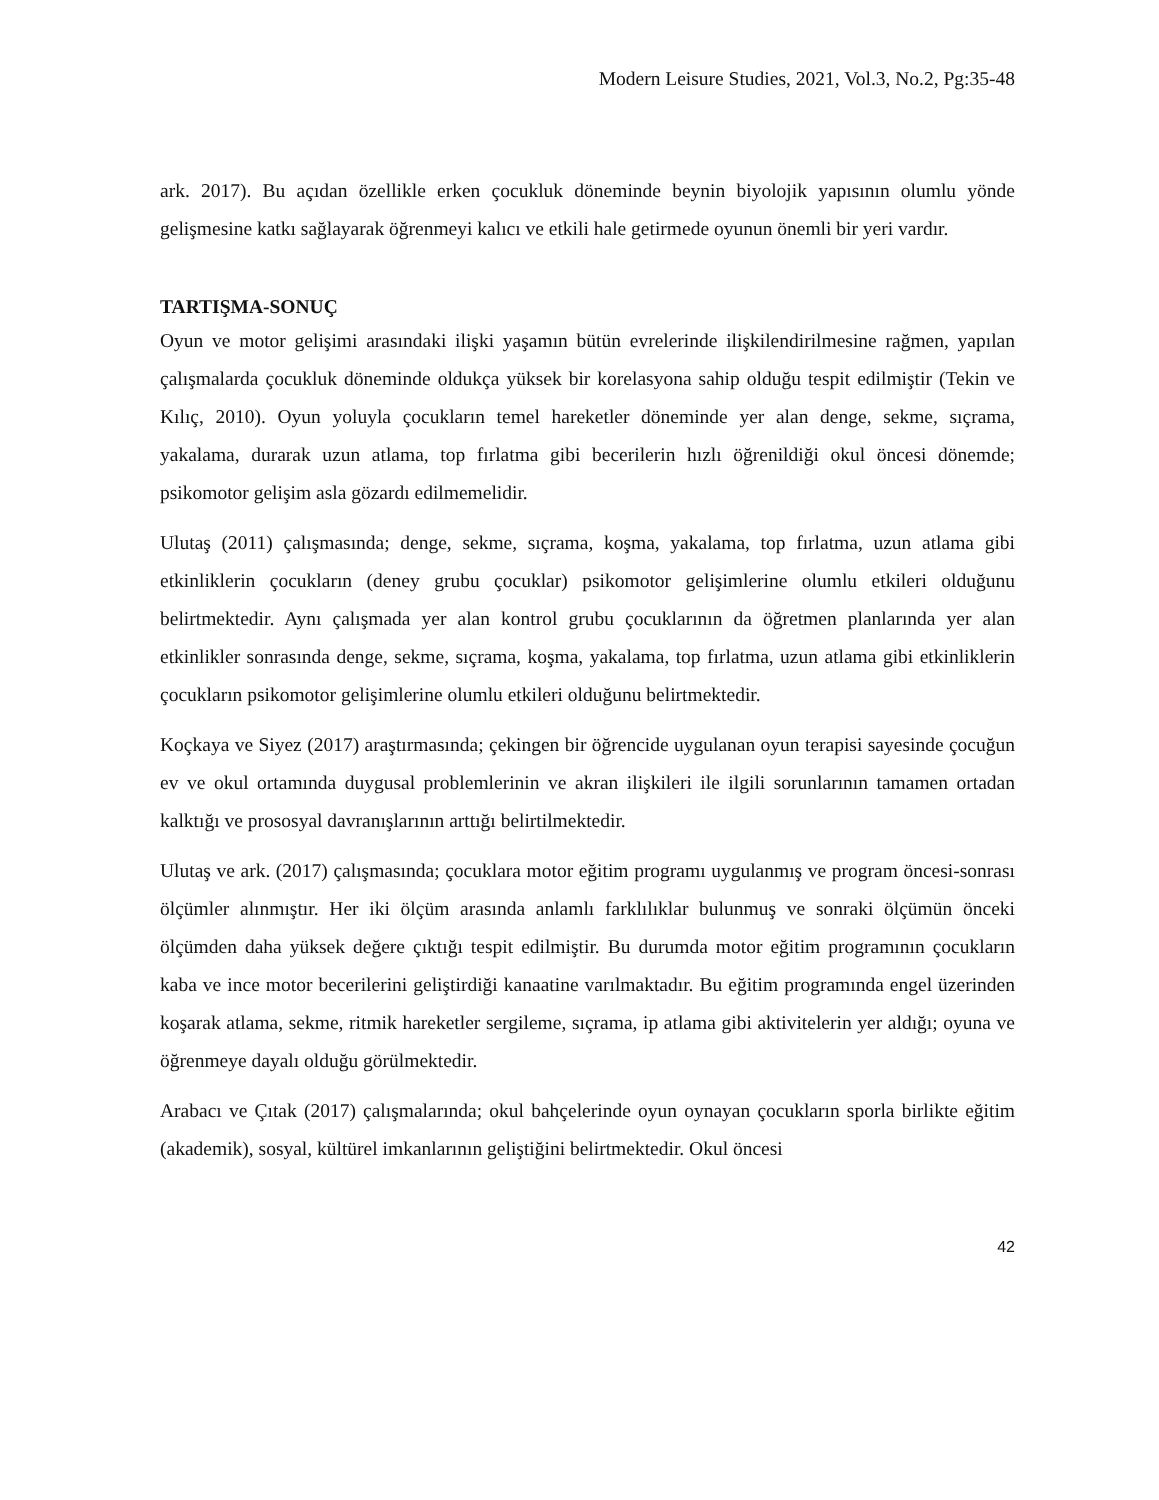Modern Leisure Studies, 2021, Vol.3, No.2, Pg:35-48
ark. 2017). Bu açıdan özellikle erken çocukluk döneminde beynin biyolojik yapısının olumlu yönde gelişmesine katkı sağlayarak öğrenmeyi kalıcı ve etkili hale getirmede oyunun önemli bir yeri vardır.
TARTIŞMA-SONUÇ
Oyun ve motor gelişimi arasındaki ilişki yaşamın bütün evrelerinde ilişkilendirilmesine rağmen, yapılan çalışmalarda çocukluk döneminde oldukça yüksek bir korelasyona sahip olduğu tespit edilmiştir (Tekin ve Kılıç, 2010). Oyun yoluyla çocukların temel hareketler döneminde yer alan denge, sekme, sıçrama, yakalama, durarak uzun atlama, top fırlatma gibi becerilerin hızlı öğrenildiği okul öncesi dönemde; psikomotor gelişim asla gözardı edilmemelidir.
Ulutaş (2011) çalışmasında; denge, sekme, sıçrama, koşma, yakalama, top fırlatma, uzun atlama gibi etkinliklerin çocukların (deney grubu çocuklar) psikomotor gelişimlerine olumlu etkileri olduğunu belirtmektedir. Aynı çalışmada yer alan kontrol grubu çocuklarının da öğretmen planlarında yer alan etkinlikler sonrasında denge, sekme, sıçrama, koşma, yakalama, top fırlatma, uzun atlama gibi etkinliklerin çocukların psikomotor gelişimlerine olumlu etkileri olduğunu belirtmektedir.
Koçkaya ve Siyez (2017) araştırmasında; çekingen bir öğrencide uygulanan oyun terapisi sayesinde çocuğun ev ve okul ortamında duygusal problemlerinin ve akran ilişkileri ile ilgili sorunlarının tamamen ortadan kalktığı ve prososyal davranışlarının arttığı belirtilmektedir.
Ulutaş ve ark. (2017) çalışmasında; çocuklara motor eğitim programı uygulanmış ve program öncesi-sonrası ölçümler alınmıştır. Her iki ölçüm arasında anlamlı farklılıklar bulunmuş ve sonraki ölçümün önceki ölçümden daha yüksek değere çıktığı tespit edilmiştir. Bu durumda motor eğitim programının çocukların kaba ve ince motor becerilerini geliştirdiği kanaatine varılmaktadır. Bu eğitim programında engel üzerinden koşarak atlama, sekme, ritmik hareketler sergileme, sıçrama, ip atlama gibi aktivitelerin yer aldığı; oyuna ve öğrenmeye dayalı olduğu görülmektedir.
Arabacı ve Çıtak (2017) çalışmalarında; okul bahçelerinde oyun oynayan çocukların sporla birlikte eğitim (akademik), sosyal, kültürel imkanlarının geliştiğini belirtmektedir. Okul öncesi
42